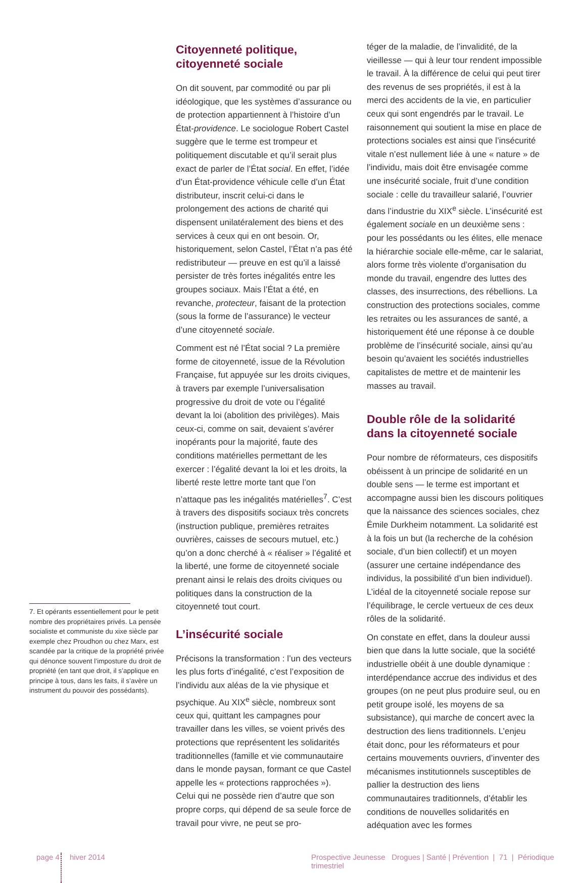7. Et opérants essentiellement pour le petit nombre des propriétaires privés. La pensée socialiste et communiste du xixe siècle par exemple chez Proudhon ou chez Marx, est scandée par la critique de la propriété privée qui dénonce souvent l’imposture du droit de propriété (en tant que droit, il s’applique en principe à tous, dans les faits, il s’avère un instrument du pouvoir des possédants).
Citoyenneté politique, citoyenneté sociale
On dit souvent, par commodité ou par pli idéologique, que les systèmes d’assurance ou de protection appartiennent à l’histoire d’un État-providence. Le sociologue Robert Castel suggère que le terme est trompeur et politiquement discutable et qu’il serait plus exact de parler de l’État social. En effet, l’idée d’un État-providence véhicule celle d’un État distributeur, inscrit celui-ci dans le prolongement des actions de charité qui dispensent unilatéralement des biens et des services à ceux qui en ont besoin. Or, historiquement, selon Castel, l’État n’a pas été redistributeur — preuve en est qu’il a laissé persister de très fortes inégalités entre les groupes sociaux. Mais l’État a été, en revanche, protecteur, faisant de la protection (sous la forme de l’assurance) le vecteur d’une citoyenneté sociale.
Comment est né l’État social ? La première forme de citoyenneté, issue de la Révolution Française, fut appuyée sur les droits civiques, à travers par exemple l’universalisation progressive du droit de vote ou l’égalité devant la loi (abolition des privilèges). Mais ceux-ci, comme on sait, devaient s’avérer inopérants pour la majorité, faute des conditions matérielles permettant de les exercer : l’égalité devant la loi et les droits, la liberté reste lettre morte tant que l’on n’attaque pas les inégalités matérielles<sup>7</sup>. C’est à travers des dispositifs sociaux très concrets (instruction publique, premières retraites ouvrières, caisses de secours mutuel, etc.) qu’on a donc cherché à « réaliser » l’égalité et la liberté, une forme de citoyenneté sociale prenant ainsi le relais des droits civiques ou politiques dans la construction de la citoyenneté tout court.
L’insécurité sociale
Précisons la transformation : l’un des vecteurs les plus forts d’inégalité, c’est l’exposition de l’individu aux aléas de la vie physique et psychique. Au XIX<sup>e</sup> siècle, nombreux sont ceux qui, quittant les campagnes pour travailler dans les villes, se voient privés des protections que représentent les solidarités traditionnelles (famille et vie communautaire dans le monde paysan, formant ce que Castel appelle les « protections rapprochées »). Celui qui ne possède rien d’autre que son propre corps, qui dépend de sa seule force de travail pour vivre, ne peut se pro-
téger de la maladie, de l’invalidité, de la vieillesse — qui à leur tour rendent impossible le travail. À la différence de celui qui peut tirer des revenus de ses propriétés, il est à la merci des accidents de la vie, en particulier ceux qui sont engendrés par le travail. Le raisonnement qui soutient la mise en place de protections sociales est ainsi que l’insécurité vitale n’est nullement liée à une « nature » de l’individu, mais doit être envisagée comme une insécurité sociale, fruit d’une condition sociale : celle du travailleur salarié, l’ouvrier dans l’industrie du XIX<sup>e</sup> siècle. L’insécurité est également sociale en un deuxième sens : pour les possédants ou les élites, elle menace la hiérarchie sociale elle-même, car le salariat, alors forme très violente d’organisation du monde du travail, engendre des luttes des classes, des insurrections, des rébellions. La construction des protections sociales, comme les retraites ou les assurances de santé, a historiquement été une réponse à ce double problème de l’insécurité sociale, ainsi qu’au besoin qu’avaient les sociétés industrielles capitalistes de mettre et de maintenir les masses au travail.
Double rôle de la solidarité dans la citoyenneté sociale
Pour nombre de réformateurs, ces dispositifs obéissent à un principe de solidarité en un double sens — le terme est important et accompagne aussi bien les discours politiques que la naissance des sciences sociales, chez Émile Durkheim notamment. La solidarité est à la fois un but (la recherche de la cohésion sociale, d’un bien collectif) et un moyen (assurer une certaine indépendance des individus, la possibilité d’un bien individuel). L’idéal de la citoyenneté sociale repose sur l’équilibrage, le cercle vertueux de ces deux rôles de la solidarité.
On constate en effet, dans la douleur aussi bien que dans la lutte sociale, que la société industrielle obéit à une double dynamique : interdépendance accrue des individus et des groupes (on ne peut plus produire seul, ou en petit groupe isolé, les moyens de sa subsistance), qui marche de concert avec la destruction des liens traditionnels. L’enjeu était donc, pour les réformateurs et pour certains mouvements ouvriers, d’inventer des mécanismes institutionnels susceptibles de pallier la destruction des liens communautaires traditionnels, d’établir les conditions de nouvelles solidarités en adéquation avec les formes
page 4 hiver 2014
Prospective Jeunesse Drogues | Santé | Prévention | 71 | Périodique trimestriel